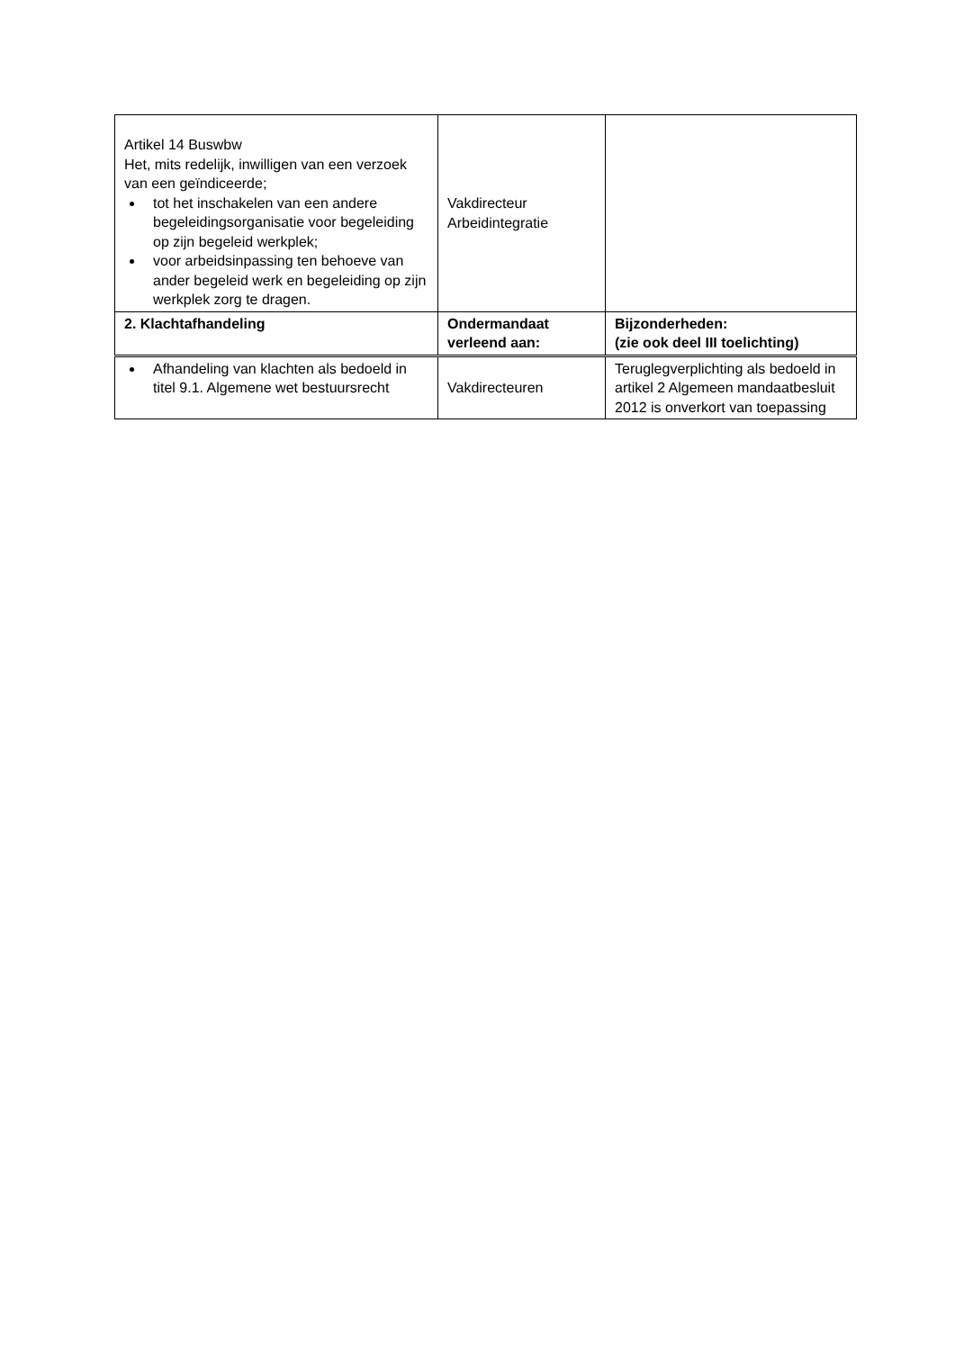| Artikel 14 Buswbw Het, mits redelijk, inwilligen van een verzoek van een geïndiceerde; tot het inschakelen van een andere begeleidingsorganisatie voor begeleiding op zijn begeleid werkplek; voor arbeidsinpassing ten behoeve van ander begeleid werk en begeleiding op zijn werkplek zorg te dragen. | Vakdirecteur Arbeidintegratie | |
| 2. Klachtafhandeling | Ondermandaat verleend aan: | Bijzonderheden: (zie ook deel III toelichting) |
| Afhandeling van klachten als bedoeld in titel 9.1. Algemene wet bestuursrecht | Vakdirecteuren | Teruglegverplichting als bedoeld in artikel 2 Algemeen mandaatbesluit 2012 is onverkort van toepassing |